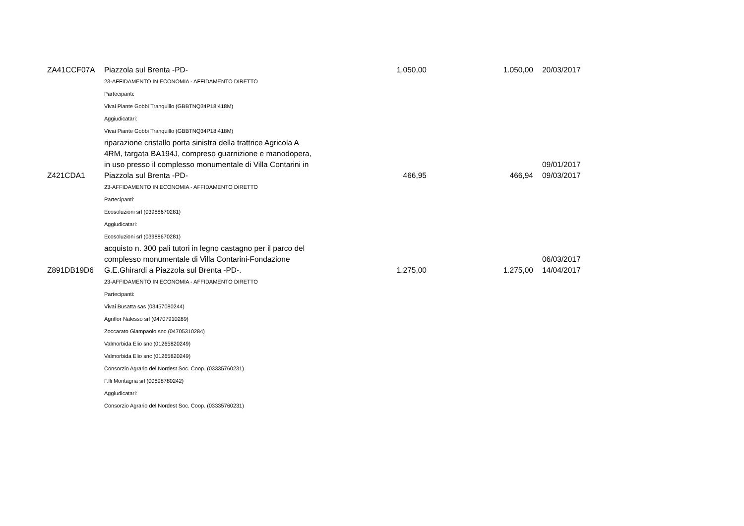| ZA41CCF07A | Piazzola sul Brenta -PD- | 1.050,00 | 1.050,00 | 20/03/2017 |
| | 23-AFFIDAMENTO IN ECONOMIA - AFFIDAMENTO DIRETTO | | | |
| | Partecipanti: | | | |
| | Vivai Piante Gobbi Tranquillo (GBBTNQ34P18I418M) | | | |
| | Aggiudicatari: | | | |
| | Vivai Piante Gobbi Tranquillo (GBBTNQ34P18I418M) | | | |
| Z421CDA1 | riparazione cristallo porta sinistra della trattrice Agricola A 4RM, targata BA194J, compreso guarnizione e manodopera, in uso presso il complesso monumentale di Villa Contarini in Piazzola sul Brenta -PD- | 466,95 | 466,94 | 09/01/2017 09/03/2017 |
| | 23-AFFIDAMENTO IN ECONOMIA - AFFIDAMENTO DIRETTO | | | |
| | Partecipanti: | | | |
| | Ecosoluzioni srl (03988670281) | | | |
| | Aggiudicatari: | | | |
| | Ecosoluzioni srl (03988670281) | | | |
| Z891DB19D6 | acquisto n. 300 pali tutori in legno castagno per il parco del complesso monumentale di Villa Contarini-Fondazione G.E.Ghirardi a Piazzola sul Brenta -PD-. | 1.275,00 | 1.275,00 | 06/03/2017 14/04/2017 |
| | 23-AFFIDAMENTO IN ECONOMIA - AFFIDAMENTO DIRETTO | | | |
| | Partecipanti: | | | |
| | Vivai Busatta sas (03457080244) | | | |
| | Agriflor Nalesso srl (04707910289) | | | |
| | Zoccarato Giampaolo snc (04705310284) | | | |
| | Valmorbida Elio snc (01265820249) | | | |
| | Valmorbida Elio snc (01265820249) | | | |
| | Consorzio Agrario del Nordest Soc. Coop. (03335760231) | | | |
| | F.lli Montagna srl (00898780242) | | | |
| | Aggiudicatari: | | | |
| | Consorzio Agrario del Nordest Soc. Coop. (03335760231) | | | |